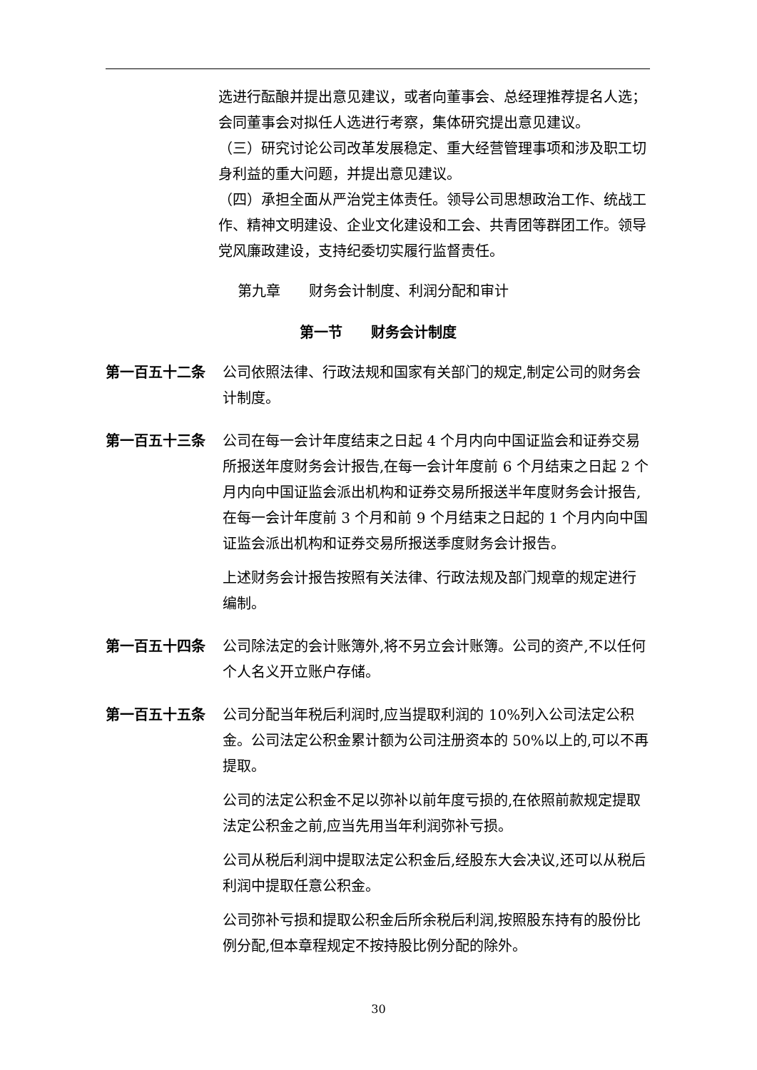选进行酝酿并提出意见建议，或者向董事会、总经理推荐提名人选；会同董事会对拟任人选进行考察，集体研究提出意见建议。
（三）研究讨论公司改革发展稳定、重大经营管理事项和涉及职工切身利益的重大问题，并提出意见建议。
（四）承担全面从严治党主体责任。领导公司思想政治工作、统战工作、精神文明建设、企业文化建设和工会、共青团等群团工作。领导党风廉政建设，支持纪委切实履行监督责任。
第九章　　财务会计制度、利润分配和审计
第一节　　财务会计制度
第一百五十二条 公司依照法律、行政法规和国家有关部门的规定,制定公司的财务会计制度。
第一百五十三条 公司在每一会计年度结束之日起 4 个月内向中国证监会和证券交易所报送年度财务会计报告,在每一会计年度前 6 个月结束之日起 2 个月内向中国证监会派出机构和证券交易所报送半年度财务会计报告,在每一会计年度前 3 个月和前 9 个月结束之日起的 1 个月内向中国证监会派出机构和证券交易所报送季度财务会计报告。
上述财务会计报告按照有关法律、行政法规及部门规章的规定进行编制。
第一百五十四条 公司除法定的会计账簿外,将不另立会计账簿。公司的资产,不以任何个人名义开立账户存储。
第一百五十五条 公司分配当年税后利润时,应当提取利润的 10%列入公司法定公积金。公司法定公积金累计额为公司注册资本的 50%以上的,可以不再提取。
公司的法定公积金不足以弥补以前年度亏损的,在依照前款规定提取法定公积金之前,应当先用当年利润弥补亏损。
公司从税后利润中提取法定公积金后,经股东大会决议,还可以从税后利润中提取任意公积金。
公司弥补亏损和提取公积金后所余税后利润,按照股东持有的股份比例分配,但本章程规定不按持股比例分配的除外。
30